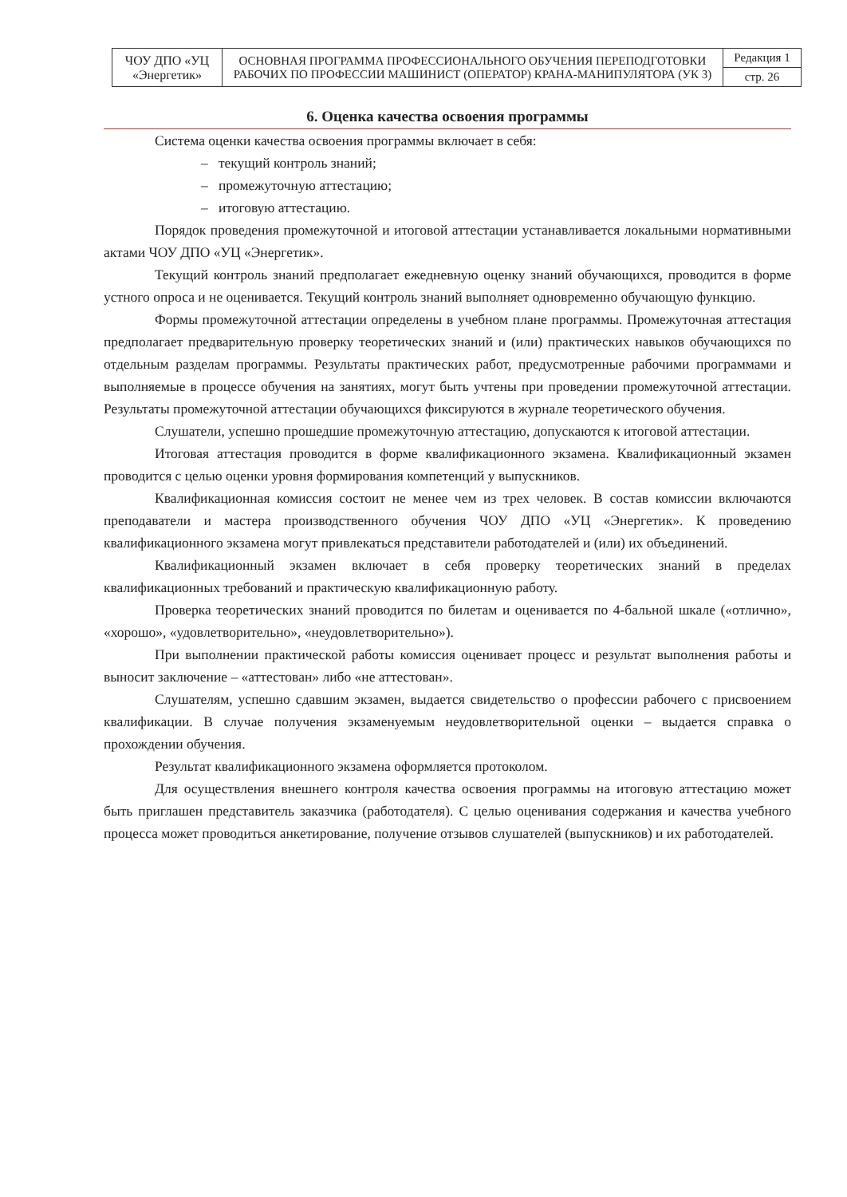| ЧОУ ДПО «УЦ «Энергетик» | ОСНОВНАЯ ПРОГРАММА ПРОФЕССИОНАЛЬНОГО ОБУЧЕНИЯ ПЕРЕПОДГОТОВКИ РАБОЧИХ ПО ПРОФЕССИИ МАШИНИСТ (ОПЕРАТОР) КРАНА-МАНИПУЛЯТОРА (УК 3) | Редакция 1 |
| | | стр. 26 |
6. Оценка качества освоения программы
Система оценки качества освоения программы включает в себя:
– текущий контроль знаний;
– промежуточную аттестацию;
– итоговую аттестацию.
Порядок проведения промежуточной и итоговой аттестации устанавливается локальными нормативными актами ЧОУ ДПО «УЦ «Энергетик».
Текущий контроль знаний предполагает ежедневную оценку знаний обучающихся, проводится в форме устного опроса и не оценивается. Текущий контроль знаний выполняет одновременно обучающую функцию.
Формы промежуточной аттестации определены в учебном плане программы. Промежуточная аттестация предполагает предварительную проверку теоретических знаний и (или) практических навыков обучающихся по отдельным разделам программы. Результаты практических работ, предусмотренные рабочими программами и выполняемые в процессе обучения на занятиях, могут быть учтены при проведении промежуточной аттестации. Результаты промежуточной аттестации обучающихся фиксируются в журнале теоретического обучения.
Слушатели, успешно прошедшие промежуточную аттестацию, допускаются к итоговой аттестации.
Итоговая аттестация проводится в форме квалификационного экзамена. Квалификационный экзамен проводится с целью оценки уровня формирования компетенций у выпускников.
Квалификационная комиссия состоит не менее чем из трех человек. В состав комиссии включаются преподаватели и мастера производственного обучения ЧОУ ДПО «УЦ «Энергетик». К проведению квалификационного экзамена могут привлекаться представители работодателей и (или) их объединений.
Квалификационный экзамен включает в себя проверку теоретических знаний в пределах квалификационных требований и практическую квалификационную работу.
Проверка теоретических знаний проводится по билетам и оценивается по 4-бальной шкале («отлично», «хорошо», «удовлетворительно», «неудовлетворительно»).
При выполнении практической работы комиссия оценивает процесс и результат выполнения работы и выносит заключение – «аттестован» либо «не аттестован».
Слушателям, успешно сдавшим экзамен, выдается свидетельство о профессии рабочего с присвоением квалификации. В случае получения экзаменуемым неудовлетворительной оценки – выдается справка о прохождении обучения.
Результат квалификационного экзамена оформляется протоколом.
Для осуществления внешнего контроля качества освоения программы на итоговую аттестацию может быть приглашен представитель заказчика (работодателя). С целью оценивания содержания и качества учебного процесса может проводиться анкетирование, получение отзывов слушателей (выпускников) и их работодателей.